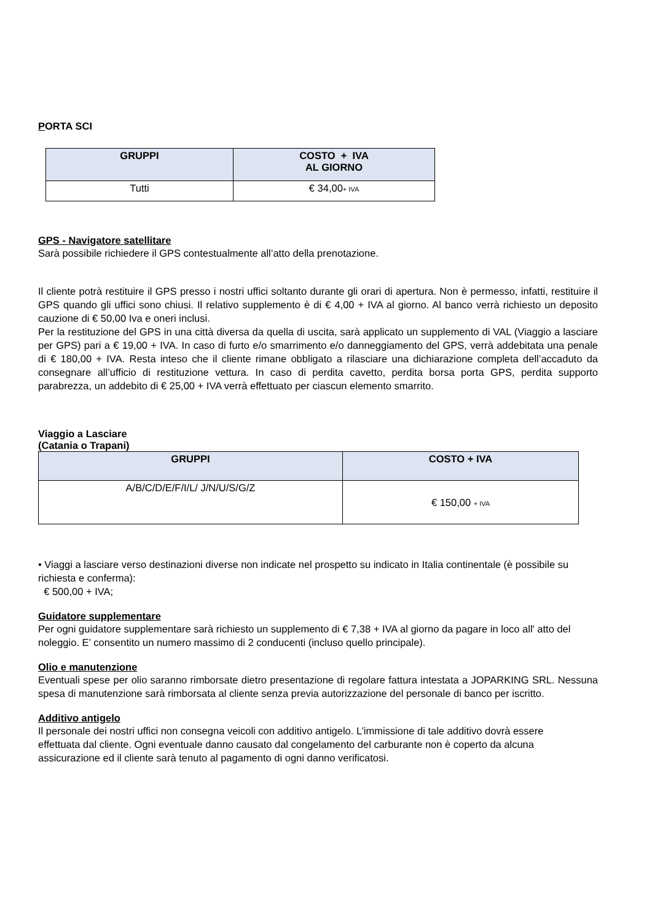PORTA SCI
| GRUPPI | COSTO + IVA AL GIORNO |
| --- | --- |
| Tutti | € 34,00 + IVA |
GPS - Navigatore satellitare
Sarà possibile richiedere il GPS contestualmente all’atto della prenotazione.
Il cliente potrà restituire il GPS presso i nostri uffici soltanto durante gli orari di apertura. Non è permesso, infatti, restituire il GPS quando gli uffici sono chiusi. Il relativo supplemento è di € 4,00 + IVA al giorno. Al banco verrà richiesto un deposito cauzione di € 50,00 Iva e oneri inclusi.
Per la restituzione del GPS in una città diversa da quella di uscita, sarà applicato un supplemento di VAL (Viaggio a lasciare per GPS) pari a € 19,00 + IVA. In caso di furto e/o smarrimento e/o danneggiamento del GPS, verrà addebitata una penale di € 180,00 + IVA. Resta inteso che il cliente rimane obbligato a rilasciare una dichiarazione completa dell’accaduto da consegnare all’ufficio di restituzione vettura. In caso di perdita cavetto, perdita borsa porta GPS, perdita supporto parabrezza, un addebito di € 25,00 + IVA verrà effettuato per ciascun elemento smarrito.
Viaggio a Lasciare
(Catania o Trapani)
| GRUPPI | COSTO + IVA |
| --- | --- |
| A/B/C/D/E/F/I/L/ J/N/U/S/G/Z | € 150,00 + IVA |
• Viaggi a lasciare verso destinazioni diverse non indicate nel prospetto su indicato in Italia continentale (è possibile su richiesta e conferma):
€ 500,00 + IVA;
Guidatore supplementare
Per ogni guidatore supplementare sarà richiesto un supplemento di € 7,38 + IVA al giorno da pagare in loco all' atto del noleggio. E’ consentito un numero massimo di 2 conducenti (incluso quello principale).
Olio e manutenzione
Eventuali spese per olio saranno rimborsate dietro presentazione di regolare fattura intestata a JOPARKING SRL. Nessuna spesa di manutenzione sarà rimborsata al cliente senza previa autorizzazione del personale di banco per iscritto.
Additivo antigelo
Il personale dei nostri uffici non consegna veicoli con additivo antigelo. L’immissione di tale additivo dovrà essere effettuata dal cliente. Ogni eventuale danno causato dal congelamento del carburante non è coperto da alcuna assicurazione ed il cliente sarà tenuto al pagamento di ogni danno verificatosi.